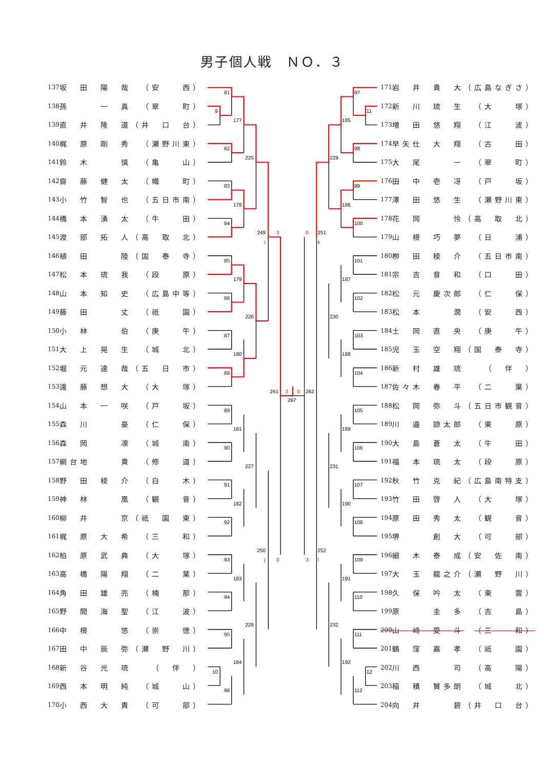男子個人戦　ＮＯ．３
| 137 | 坂 田 陽 哉 | （安 西） |
| 138 | 孫 一 真 | （翠 町） |
| 139 | 直 井 隆 道 | （井 口 台） |
| 140 | 梶 原 剛 秀 | （瀬野川東） |
| 141 | 鈴 木 慎 | （亀 山） |
| 142 | 齋 藤 健 太 | （幟 町） |
| 143 | 小 竹 智 也 | （五日市南） |
| 144 | 橋 本 湧 太 | （牛 田） |
| 145 | 渡 部 拓 人 | （高 取 北） |
| 146 | 植 田 陸 | （国 泰 寺） |
| 147 | 松 本 琉 我 | （段 原） |
| 148 | 山 本 知 史 | （広島中等） |
| 149 | 藤 田 丈 | （祇 園） |
| 150 | 小 林 伯 | （庚 午） |
| 151 | 大 上 晃 生 | （城 北） |
| 152 | 堀 元 達 哉 | （五 日 市） |
| 153 | 遠 藤 想 大 | （大 塚） |
| 154 | 山 本 一 咲 | （戸 坂） |
| 155 | 森 川 豪 | （仁 保） |
| 156 | 森 岡 凛 | （城 南） |
| 157 | 網台地 貴 | （修 道） |
| 158 | 野 田 稜 介 | （白 木） |
| 159 | 神 林 凰 | （観 音） |
| 160 | 柳 井 京 | （祇 園 東） |
| 161 | 梶 原 大 希 | （三 和） |
| 162 | 柏 原 武 典 | （大 塚） |
| 163 | 高 橋 陽 翔 | （二 葉） |
| 164 | 角 田 雄 亮 | （楠 那） |
| 165 | 野 間 海 聖 | （江 波） |
| 166 | 中 根 悠 | （崇 徳） |
| 167 | 田 中 辰 弥 | （瀬 野 川） |
| 168 | 新 谷 光 琉 | （ 伴 ） |
| 169 | 西 本 明 純 | （城 山） |
| 170 | 小 西 大 貴 | （可 部） |
81
9
177
82
225
83
178
84
249
85
179
86
226
87
180
88
261
267
262
89
181
90
227
91
182
92
250
93
183
94
228
95
184
10
96
97
11
185
98
229
99
186
100
251
101
187
102
230
103
188
104
105
189
106
231
107
190
108
252
109
191
110
232
111
192
12
112
3
0
3
0
i
k
j
l
0
3
| 171 | 岩 井 貴 大 | （広島なぎさ） |
| 172 | 新 川 琉 生 | （大 塚） |
| 173 | 増 田 悠 翔 | （江 波） |
| 174 | 早矢仕 大 翔 | （古 田） |
| 175 | 大 尾 一 | （翠 町） |
| 176 | 田 中 壱 冴 | （戸 坂） |
| 177 | 澤 田 悠 生 | （瀬野川東） |
| 178 | 花 岡 怜 | （高 取 北） |
| 179 | 山 根 巧 夢 | （日 浦） |
| 180 | 栁 田 稜 介 | （五日市南） |
| 181 | 宗 吉 音 和 | （口 田） |
| 182 | 松 元 慶次郎 | （仁 保） |
| 183 | 松 本 潤 | （安 西） |
| 184 | 土 岡 直 央 | （庚 午） |
| 185 | 児 玉 空 翔 | （国 泰 寺） |
| 186 | 新 村 雄 琉 | （ 伴 ） |
| 187 | 佐々木 春 平 | （二 葉） |
| 188 | 松 岡 弥 斗 | （五日市観音） |
| 189 | 川 邉 諒太郎 | （東 原） |
| 190 | 大 島 蒼 太 | （牛 田） |
| 191 | 福 本 琉 太 | （段 原） |
| 192 | 秋 竹 克 紀 | （広島南特支） |
| 193 | 竹 田 啓 人 | （大 塚） |
| 194 | 原 田 秀 太 | （観 音） |
| 195 | 堺 創 大 | （可 部） |
| 196 | 細 木 泰 成 | （安 佐 南） |
| 197 | 大 玉 龍之介 | （瀬 野 川） |
| 198 | 久 保 吟 太 | （東 雲） |
| 199 | 原 圭 多 | （吉 島） |
| 200 | 山 崎 愛 斗 | （三 和） |
| 201 | 鶴 窪 嘉 孝 | （祇 園） |
| 202 | 川 西 司 | （高 陽） |
| 203 | 稲 積 賢多朗 | （城 北） |
| 204 | 向 井 碧 | （井 口 台） |